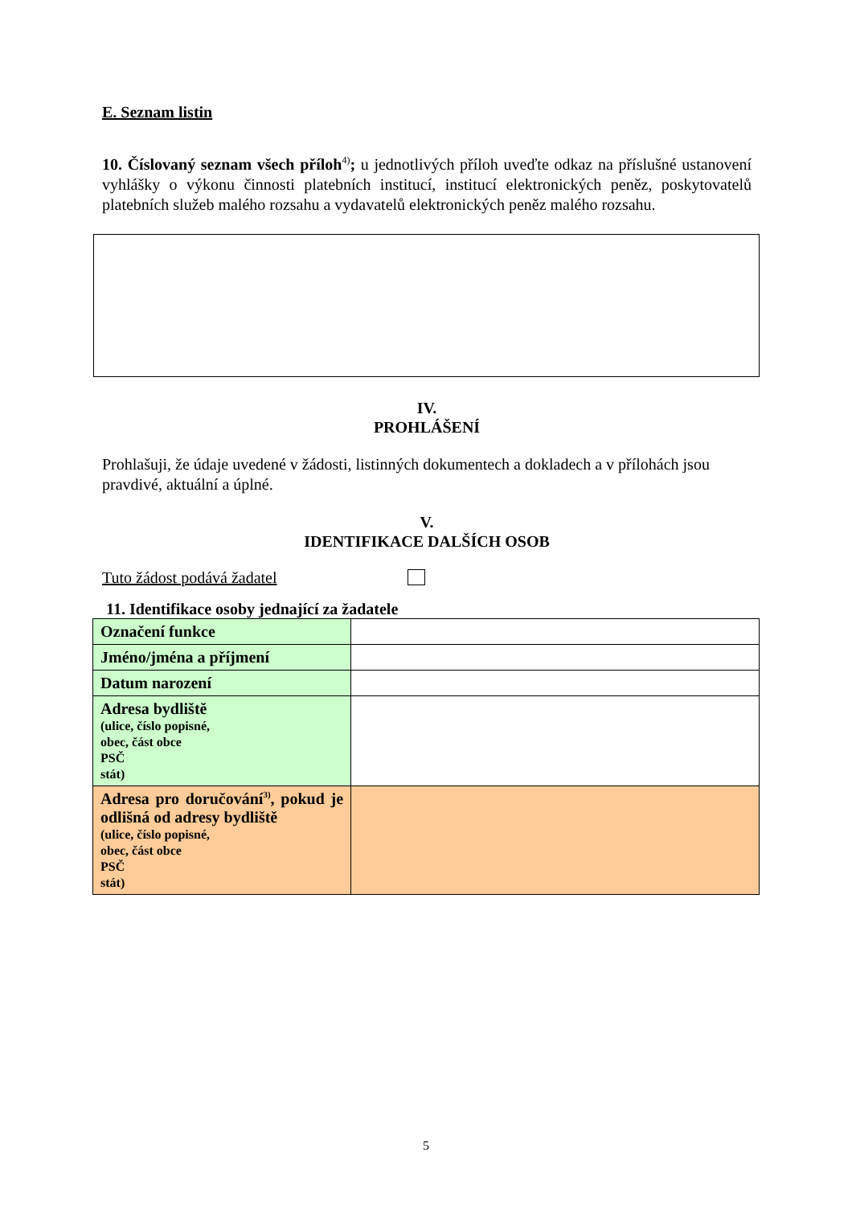E. Seznam listin
10. Číslovaný seznam všech příloh<sup>4)</sup>; u jednotlivých příloh uveďte odkaz na příslušné ustanovení vyhlášky o výkonu činnosti platebních institucí, institucí elektronických peněz, poskytovatelů platebních služeb malého rozsahu a vydavatelů elektronických peněz malého rozsahu.
IV.
PROHLÁŠENÍ
Prohlašuji, že údaje uvedené v žádosti, listinných dokumentech a dokladech a v přílohách jsou pravdivé, aktuální a úplné.
V.
IDENTIFIKACE DALŠÍCH OSOB
Tuto žádost podává žadatel
11. Identifikace osoby jednající za žadatele
| Označení funkce | |
| Jméno/jména a příjmení | |
| Datum narození | |
| Adresa bydliště (ulice, číslo popisné, obec, část obce PSČ stát) | |
| Adresa pro doručování<sup>3)</sup>, pokud je odlišná od adresy bydliště (ulice, číslo popisné, obec, část obce PSČ stát) | |
5